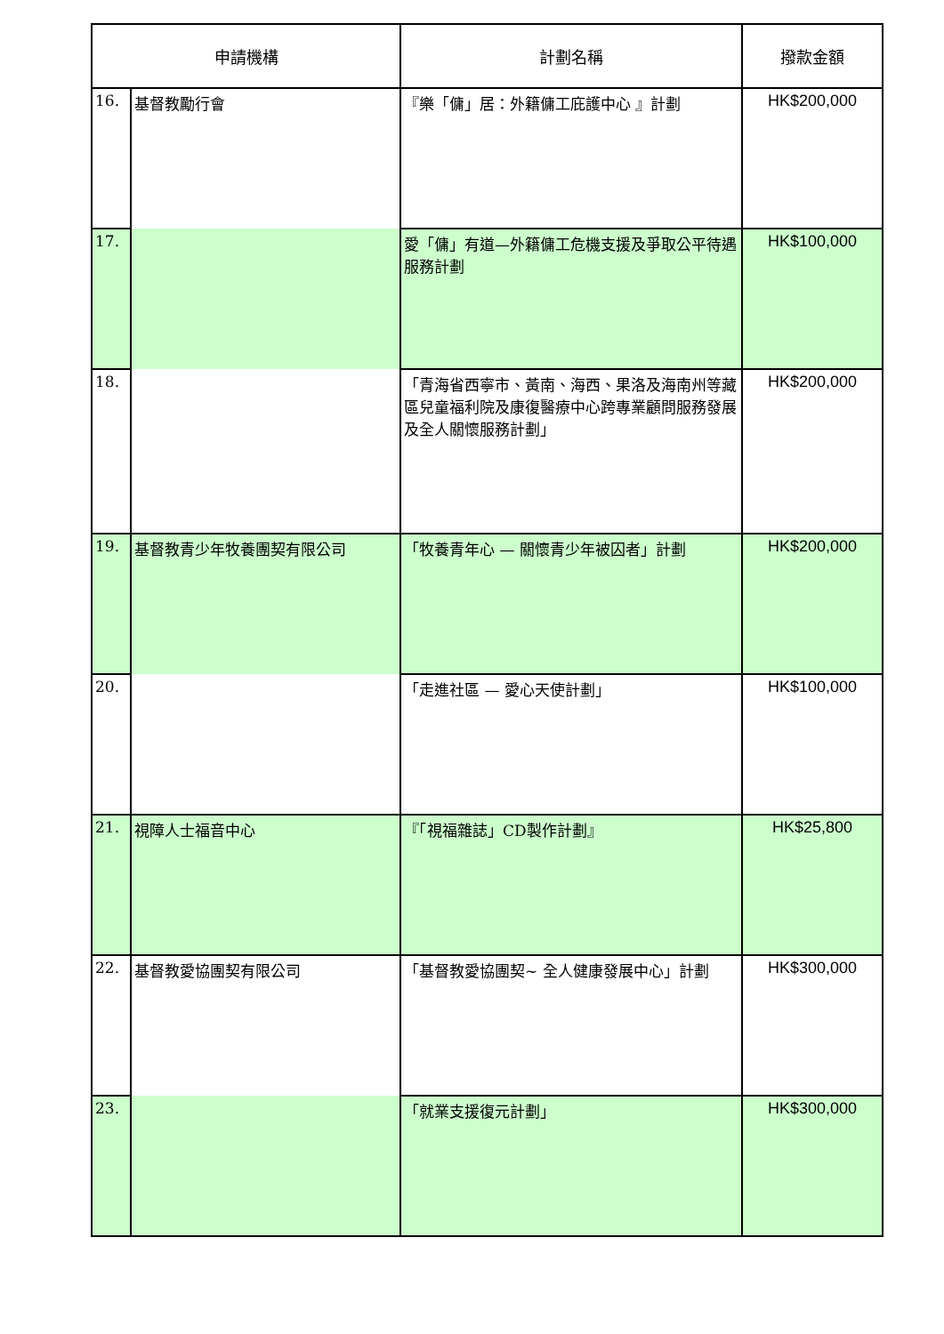| 申請機構 | | 計劃名稱 | 撥款金額 |
| --- | --- | --- | --- |
| 16. | 基督教勵行會 | 『樂「傭」居：外籍傭工庇護中心 』計劃 | HK$200,000 |
| 17. | | 愛「傭」有道—外籍傭工危機支援及爭取公平待遇服務計劃 | HK$100,000 |
| 18. | | 「青海省西寧市、黃南、海西、果洛及海南州等藏區兒童福利院及康復醫療中心跨專業顧問服務發展及全人關懷服務計劃」 | HK$200,000 |
| 19. | 基督教青少年牧養團契有限公司 | 「牧養青年心 — 關懷青少年被囚者」計劃 | HK$200,000 |
| 20. | | 「走進社區 — 愛心天使計劃」 | HK$100,000 |
| 21. | 視障人士福音中心 | 『「視福雜誌」CD製作計劃』 | HK$25,800 |
| 22. | 基督教愛協團契有限公司 | 「基督教愛協團契~ 全人健康發展中心」計劃 | HK$300,000 |
| 23. | | 「就業支援復元計劃」 | HK$300,000 |